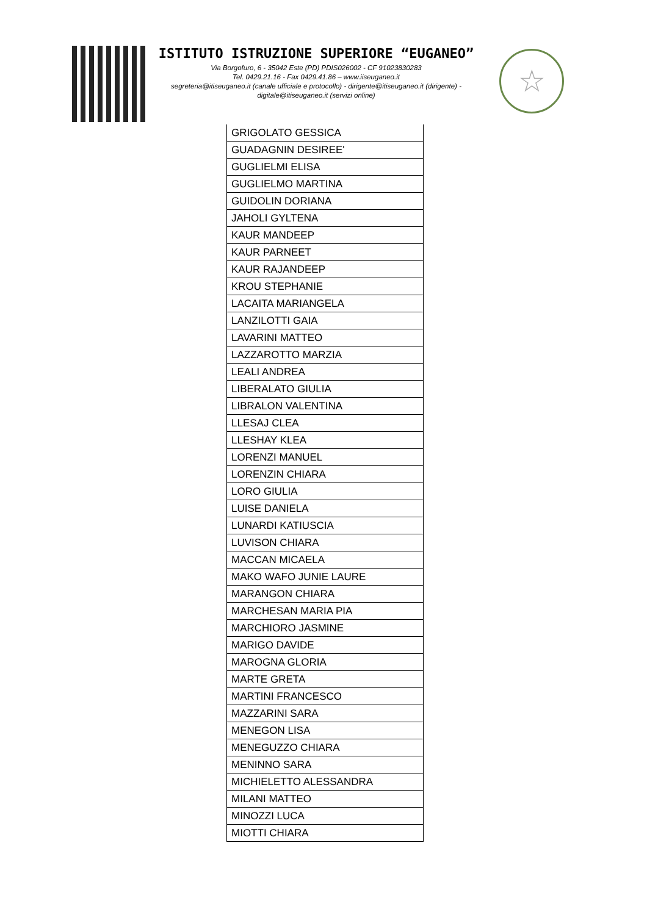ISTITUTO ISTRUZIONE SUPERIORE “EUGANEO”
Via Borgofuro, 6 - 35042 Este (PD) PDIS026002 - CF 91023830283
Tel. 0429.21.16 - Fax 0429.41.86 – www.iiseuganeo.it
segreteria@itiseuganeo.it (canale ufficiale e protocollo) - dirigente@itiseuganeo.it (dirigente) - digitale@itiseuganeo.it (servizi online)
☆
| GRIGOLATO GESSICA |
| GUADAGNIN DESIREE' |
| GUGLIELMI ELISA |
| GUGLIELMO MARTINA |
| GUIDOLIN DORIANA |
| JAHOLI GYLTENA |
| KAUR MANDEEP |
| KAUR PARNEET |
| KAUR RAJANDEEP |
| KROU STEPHANIE |
| LACAITA MARIANGELA |
| LANZILOTTI GAIA |
| LAVARINI MATTEO |
| LAZZAROTTO MARZIA |
| LEALI ANDREA |
| LIBERALATO GIULIA |
| LIBRALON VALENTINA |
| LLESAJ CLEA |
| LLESHAY KLEA |
| LORENZI MANUEL |
| LORENZIN CHIARA |
| LORO GIULIA |
| LUISE DANIELA |
| LUNARDI KATIUSCIA |
| LUVISON CHIARA |
| MACCAN MICAELA |
| MAKO WAFO JUNIE LAURE |
| MARANGON CHIARA |
| MARCHESAN MARIA PIA |
| MARCHIORO JASMINE |
| MARIGO DAVIDE |
| MAROGNA GLORIA |
| MARTE GRETA |
| MARTINI FRANCESCO |
| MAZZARINI SARA |
| MENEGON LISA |
| MENEGUZZO CHIARA |
| MENINNO SARA |
| MICHIELETTO ALESSANDRA |
| MILANI MATTEO |
| MINOZZI LUCA |
| MIOTTI CHIARA |